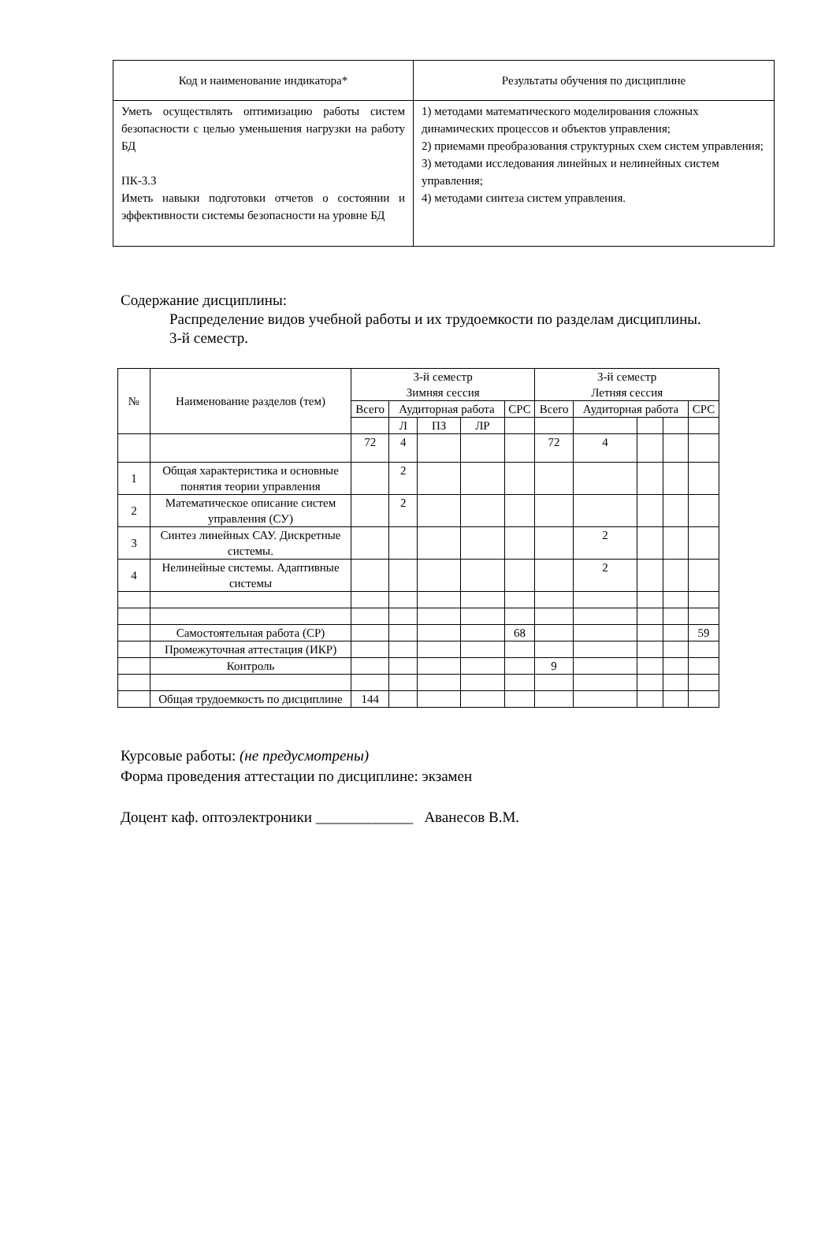| Код и наименование индикатора* | Результаты обучения по дисциплине |
| Уметь осуществлять оптимизацию работы систем безопасности с целью уменьшения нагрузки на работу БД ПК-3.3 Иметь навыки подготовки отчетов о состоянии и эффективности системы безопасности на уровне БД | 1) методами математического моделирования сложных динамических процессов и объектов управления; 2) приемами преобразования структурных схем систем управления; 3) методами исследования линейных и нелинейных систем управления; 4) методами синтеза систем управления. |
Содержание дисциплины:
Распределение видов учебной работы и их трудоемкости по разделам дисциплины.
3-й семестр.
| № | Наименование разделов (тем) | 3-й семестр Зимняя сессия | | | | | 3-й семестр Летняя сессия | | | | |
| --- | --- | --- | --- | --- | --- | --- | --- | --- | --- | --- | --- |
| | | Всего | Аудиторная работа | | | СРС | Всего | Аудиторная работа | | | СРС |
| | | | Л | ПЗ | ЛР | | | | | | |
| | | 72 | 4 | | | | 72 | 4 | | | |
| 1 | Общая характеристика и основные понятия теории управления | | 2 | | | | | | | | |
| 2 | Математическое описание систем управления (СУ) | | 2 | | | | | | | | |
| 3 | Синтез линейных САУ. Дискретные системы. | | | | | | | 2 | | | |
| 4 | Нелинейные системы. Адаптивные системы | | | | | | | 2 | | | |
| | Самостоятельная работа (СР) | | | | | 68 | | | | | 59 |
| | Промежуточная аттестация (ИКР) | | | | | | | | | | |
| | Контроль | | | | | | 9 | | | | |
| | Общая трудоемкость по дисциплине | 144 | | | | | | | | | |
Курсовые работы: (не предусмотрены)
Форма проведения аттестации по дисциплине: экзамен
Доцент каф. оптоэлектроники _____________ Аванесов В.М.